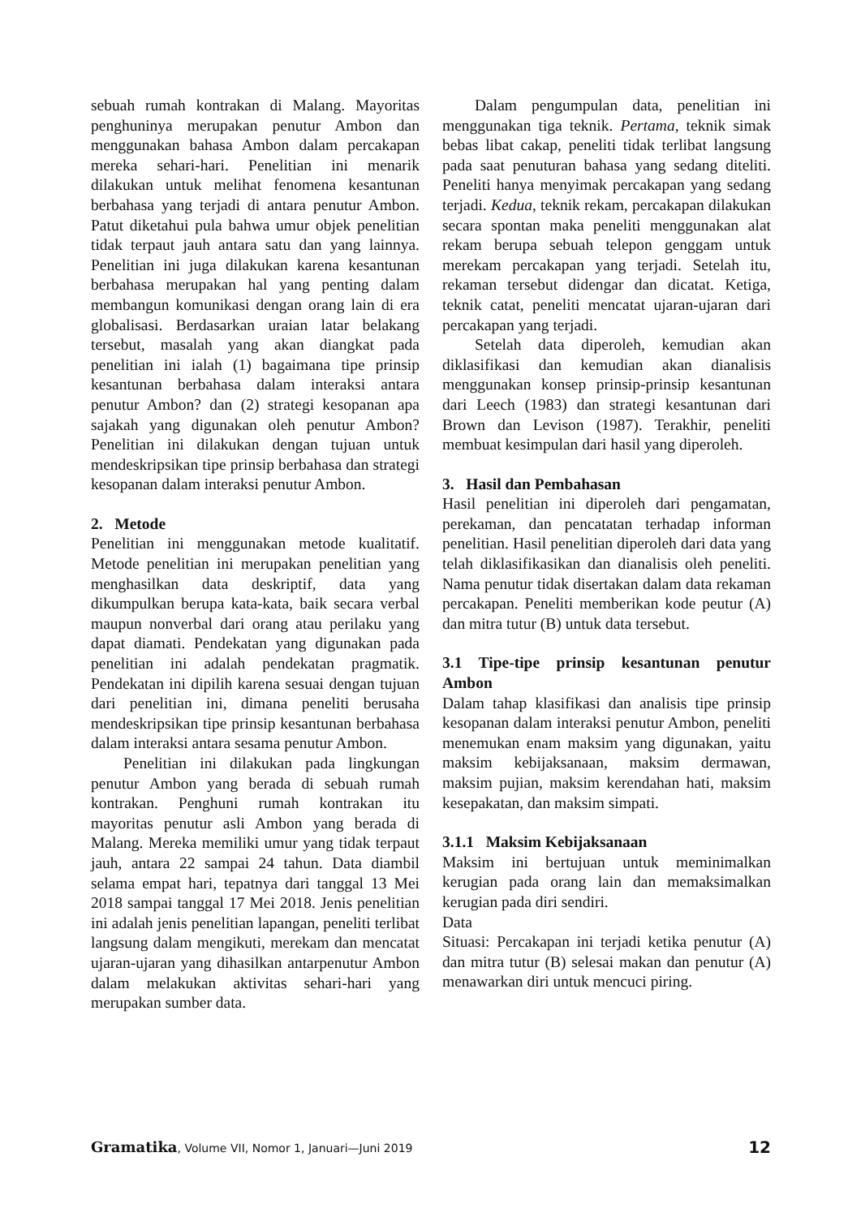sebuah rumah kontrakan di Malang. Mayoritas penghuninya merupakan penutur Ambon dan menggunakan bahasa Ambon dalam percakapan mereka sehari-hari. Penelitian ini menarik dilakukan untuk melihat fenomena kesantunan berbahasa yang terjadi di antara penutur Ambon. Patut diketahui pula bahwa umur objek penelitian tidak terpaut jauh antara satu dan yang lainnya. Penelitian ini juga dilakukan karena kesantunan berbahasa merupakan hal yang penting dalam membangun komunikasi dengan orang lain di era globalisasi. Berdasarkan uraian latar belakang tersebut, masalah yang akan diangkat pada penelitian ini ialah (1) bagaimana tipe prinsip kesantunan berbahasa dalam interaksi antara penutur Ambon? dan (2) strategi kesopanan apa sajakah yang digunakan oleh penutur Ambon? Penelitian ini dilakukan dengan tujuan untuk mendeskripsikan tipe prinsip berbahasa dan strategi kesopanan dalam interaksi penutur Ambon.
2. Metode
Penelitian ini menggunakan metode kualitatif. Metode penelitian ini merupakan penelitian yang menghasilkan data deskriptif, data yang dikumpulkan berupa kata-kata, baik secara verbal maupun nonverbal dari orang atau perilaku yang dapat diamati. Pendekatan yang digunakan pada penelitian ini adalah pendekatan pragmatik. Pendekatan ini dipilih karena sesuai dengan tujuan dari penelitian ini, dimana peneliti berusaha mendeskripsikan tipe prinsip kesantunan berbahasa dalam interaksi antara sesama penutur Ambon.
Penelitian ini dilakukan pada lingkungan penutur Ambon yang berada di sebuah rumah kontrakan. Penghuni rumah kontrakan itu mayoritas penutur asli Ambon yang berada di Malang. Mereka memiliki umur yang tidak terpaut jauh, antara 22 sampai 24 tahun. Data diambil selama empat hari, tepatnya dari tanggal 13 Mei 2018 sampai tanggal 17 Mei 2018. Jenis penelitian ini adalah jenis penelitian lapangan, peneliti terlibat langsung dalam mengikuti, merekam dan mencatat ujaran-ujaran yang dihasilkan antarpenutur Ambon dalam melakukan aktivitas sehari-hari yang merupakan sumber data.
Dalam pengumpulan data, penelitian ini menggunakan tiga teknik. Pertama, teknik simak bebas libat cakap, peneliti tidak terlibat langsung pada saat penuturan bahasa yang sedang diteliti. Peneliti hanya menyimak percakapan yang sedang terjadi. Kedua, teknik rekam, percakapan dilakukan secara spontan maka peneliti menggunakan alat rekam berupa sebuah telepon genggam untuk merekam percakapan yang terjadi. Setelah itu, rekaman tersebut didengar dan dicatat. Ketiga, teknik catat, peneliti mencatat ujaran-ujaran dari percakapan yang terjadi.
Setelah data diperoleh, kemudian akan diklasifikasi dan kemudian akan dianalisis menggunakan konsep prinsip-prinsip kesantunan dari Leech (1983) dan strategi kesantunan dari Brown dan Levison (1987). Terakhir, peneliti membuat kesimpulan dari hasil yang diperoleh.
3. Hasil dan Pembahasan
Hasil penelitian ini diperoleh dari pengamatan, perekaman, dan pencatatan terhadap informan penelitian. Hasil penelitian diperoleh dari data yang telah diklasifikasikan dan dianalisis oleh peneliti. Nama penutur tidak disertakan dalam data rekaman percakapan. Peneliti memberikan kode peutur (A) dan mitra tutur (B) untuk data tersebut.
3.1 Tipe-tipe prinsip kesantunan penutur Ambon
Dalam tahap klasifikasi dan analisis tipe prinsip kesopanan dalam interaksi penutur Ambon, peneliti menemukan enam maksim yang digunakan, yaitu maksim kebijaksanaan, maksim dermawan, maksim pujian, maksim kerendahan hati, maksim kesepakatan, dan maksim simpati.
3.1.1 Maksim Kebijaksanaan
Maksim ini bertujuan untuk meminimalkan kerugian pada orang lain dan memaksimalkan kerugian pada diri sendiri.
Data
Situasi: Percakapan ini terjadi ketika penutur (A) dan mitra tutur (B) selesai makan dan penutur (A) menawarkan diri untuk mencuci piring.
Gramatika, Volume VII, Nomor 1, Januari—Juni 2019 12